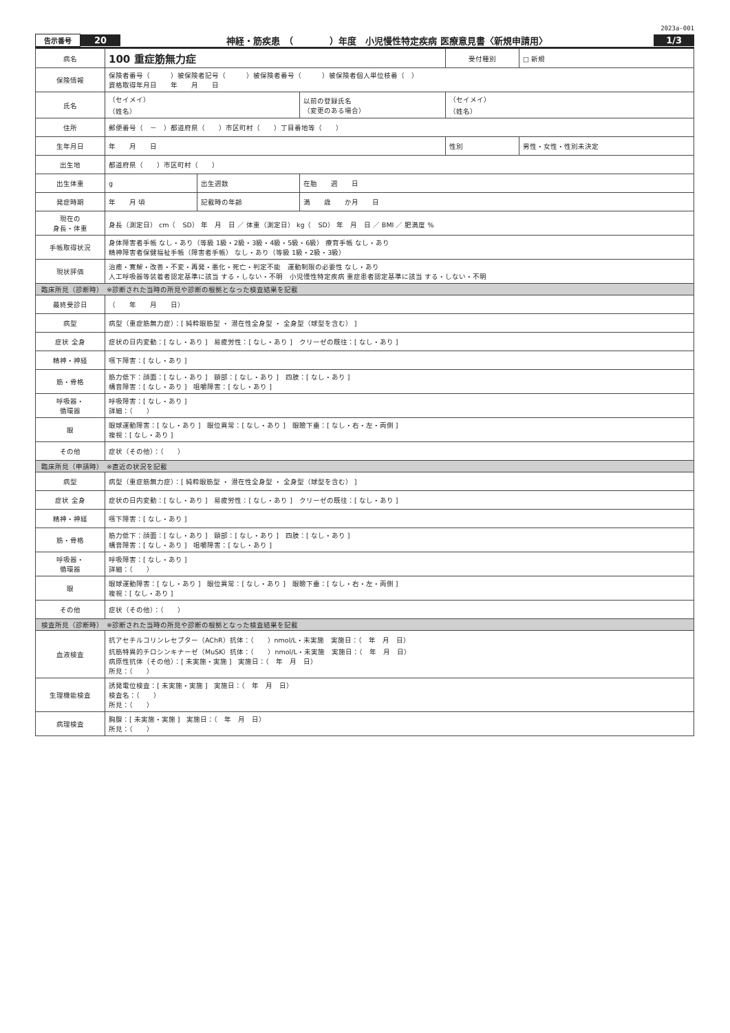2023a-001
告示番号 20 神経・筋疾患　（　　　　）年度　小児慢性特定疾病 医療意見書〈新規申請用〉 1/3
| 病名 | 100 重症筋無力症 | | | 受付種別 | □ 新規 |
| 保険情報 | 保険者番号（ ）被保険者記号（ ）被保険者番号（ ）被保険者個人単位枝番（ ） 資格取得年月日 年 月 日 | | | | |
| 氏名 | （セイメイ） （姓名） | | 以前の登録氏名 （変更のある場合） | （セイメイ） （姓名） | |
| 住所 | 郵便番号（ － ）都道府県（ ）市区町村（ ）丁目番地等（ ） | | | | |
| 生年月日 | 年 月 日 | | | 性別 | 男性・女性・性別未決定 |
| 出生地 | 都道府県（ ）市区町村（ ） | | | | |
| 出生体重 | g | 出生週数 | 在胎 週 日 | | |
| 発症時期 | 年 月 頃 | 記載時の年齢 | 満 歳 か月 日 | | |
| 現在の 身長・体重 | 身長（測定日） cm（ SD） 年 月 日 ／ 体重（測定日） kg（ SD） 年 月 日 ／ BMI ／ 肥満度 % | | | | |
| 手帳取得状況 | 身体障害者手帳 なし・あり（等級 1級・2級・3級・4級・5級・6級） 療育手帳 なし・あり 精神障害者保健福祉手帳（障害者手帳） なし・あり（等級 1級・2級・3級） | | | | |
| 現状評価 | 治癒・寛解・改善・不変・再発・悪化・死亡・判定不能 運動制限の必要性 なし・あり 人工呼吸器等装着者認定基準に該当 する・しない・不明 小児慢性特定疾病 重症患者認定基準に該当 する・しない・不明 | | | | |
| 臨床所見（診断時） ※診断された当時の所見や診断の根拠となった検査結果を記載 | | | | | |
| 最終受診日 | （ 年 月 日） | | | | |
| 病型 | 病型（重症筋無力症）：[ 純粋眼筋型 ・ 潜在性全身型 ・ 全身型（球型を含む） ] | | | | |
| 症状 全身 | 症状の日内変動：[ なし・あり ] 易疲労性：[ なし・あり ] クリーゼの既往：[ なし・あり ] | | | | |
| 精神・神経 | 嚥下障害：[ なし・あり ] | | | | |
| 筋・骨格 | 筋力低下：顔面：[ なし・あり ] 頸部：[ なし・あり ] 四肢：[ なし・あり ] 構音障害：[ なし・あり ] 咀嚼障害：[ なし・あり ] | | | | |
| 呼吸器・ 循環器 | 呼吸障害：[ なし・あり ] 詳細：（ ） | | | | |
| 眼 | 眼球運動障害：[ なし・あり ] 眼位異常：[ なし・あり ] 眼瞼下垂：[ なし・右・左・両側 ] 複視：[ なし・あり ] | | | | |
| その他 | 症状（その他）：（ ） | | | | |
| 臨床所見（申請時） ※直近の状況を記載 | | | | | |
| 病型 | 病型（重症筋無力症）：[ 純粋眼筋型 ・ 潜在性全身型 ・ 全身型（球型を含む） ] | | | | |
| 症状 全身 | 症状の日内変動：[ なし・あり ] 易疲労性：[ なし・あり ] クリーゼの既往：[ なし・あり ] | | | | |
| 精神・神経 | 嚥下障害：[ なし・あり ] | | | | |
| 筋・骨格 | 筋力低下：顔面：[ なし・あり ] 頸部：[ なし・あり ] 四肢：[ なし・あり ] 構音障害：[ なし・あり ] 咀嚼障害：[ なし・あり ] | | | | |
| 呼吸器・ 循環器 | 呼吸障害：[ なし・あり ] 詳細：（ ） | | | | |
| 眼 | 眼球運動障害：[ なし・あり ] 眼位異常：[ なし・あり ] 眼瞼下垂：[ なし・右・左・両側 ] 複視：[ なし・あり ] | | | | |
| その他 | 症状（その他）：（ ） | | | | |
| 検査所見（診断時） ※診断された当時の所見や診断の根拠となった検査結果を記載 | | | | | |
| 血液検査 | 抗アセチルコリンレセプター（AChR）抗体：（ ）nmol/L・未実施 実施日：（ 年 月 日） 抗筋特異的チロシンキナーゼ（MuSK）抗体：（ ）nmol/L・未実施 実施日：（ 年 月 日） 病原性抗体（その他）：[ 未実施・実施 ] 実施日：（ 年 月 日） 所見：（ ） | | | | |
| 生理機能検査 | 誘発電位検査：[ 未実施・実施 ] 実施日：（ 年 月 日） 検査名：（ ） 所見：（ ） | | | | |
| 病理検査 | 胸腺：[ 未実施・実施 ] 実施日：（ 年 月 日） 所見：（ ） | | | | |